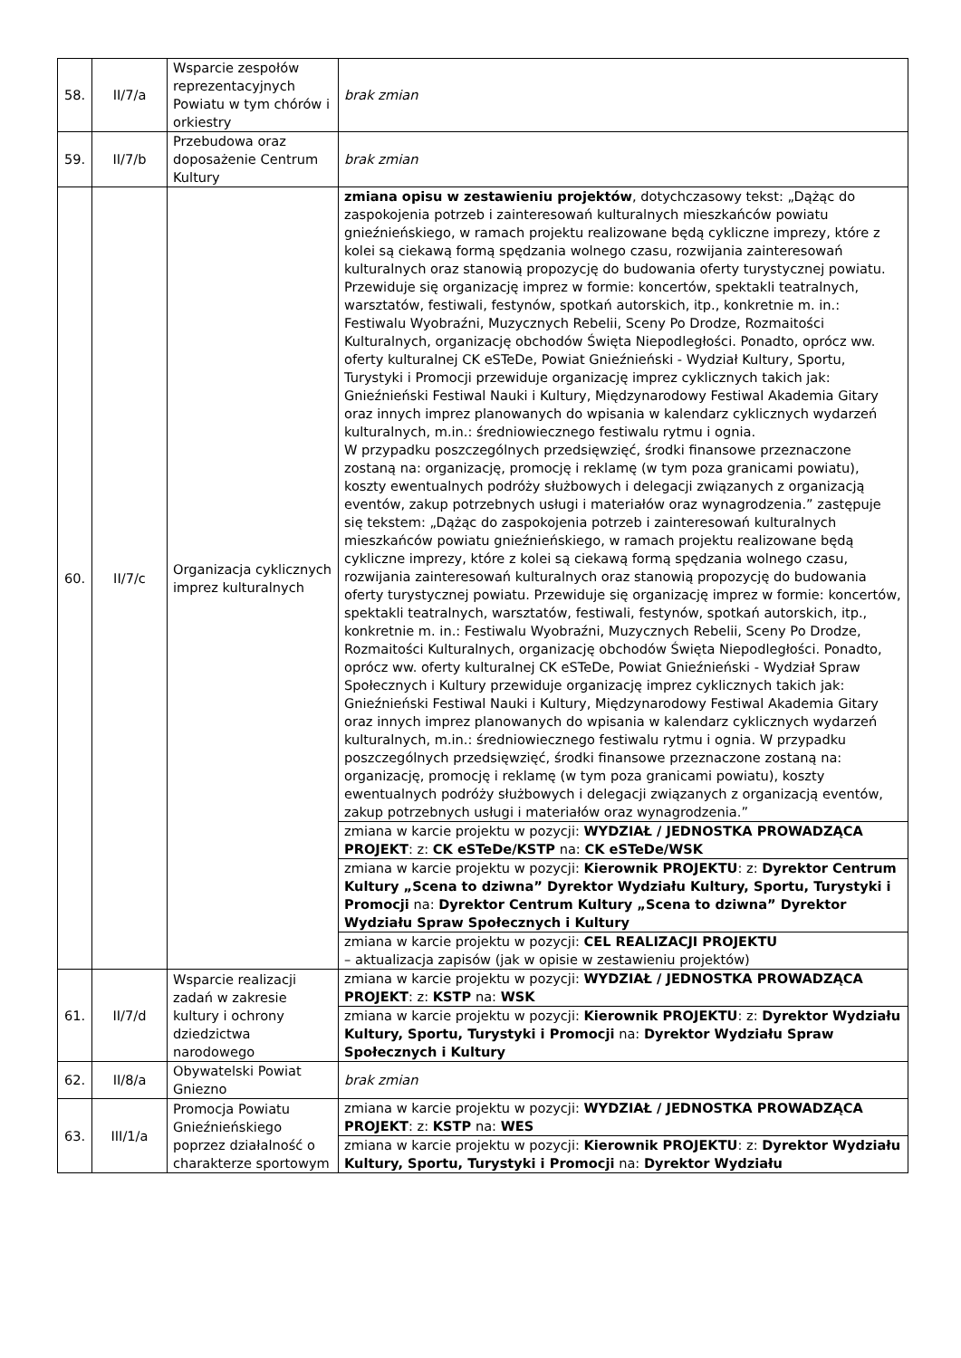| 58. | II/7/a | Wsparcie zespołów reprezentacyjnych Powiatu w tym chórów i orkiestry | brak zmian |
| 59. | II/7/b | Przebudowa oraz doposażenie Centrum Kultury | brak zmian |
| 60. | II/7/c | Organizacja cyklicznych imprez kulturalnych | zmiana opisu w zestawieniu projektów , dotychczasowy tekst: „Dążąc do zaspokojenia potrzeb i zainteresowań kulturalnych mieszkańców powiatu gnieźnieńskiego, w ramach projektu realizowane będą cykliczne imprezy, które z kolei są ciekawą formą spędzania wolnego czasu, rozwijania zainteresowań kulturalnych oraz stanowią propozycję do budowania oferty turystycznej powiatu. Przewiduje się organizację imprez w formie: koncertów, spektakli teatralnych, warsztatów, festiwali, festynów, spotkań autorskich, itp., konkretnie m. in.: Festiwalu Wyobraźni, Muzycznych Rebelii, Sceny Po Drodze, Rozmaitości Kulturalnych, organizację obchodów Święta Niepodległości. Ponadto, oprócz ww. oferty kulturalnej CK eSTeDe, Powiat Gnieźnieński - Wydział Kultury, Sportu, Turystyki i Promocji przewiduje organizację imprez cyklicznych takich jak: Gnieźnieński Festiwal Nauki i Kultury, Międzynarodowy Festiwal Akademia Gitary oraz innych imprez planowanych do wpisania w kalendarz cyklicznych wydarzeń kulturalnych, m.in.: średniowiecznego festiwalu rytmu i ognia. W przypadku poszczególnych przedsięwzięć, środki finansowe przeznaczone zostaną na: organizację, promocję i reklamę (w tym poza granicami powiatu), koszty ewentualnych podróży służbowych i delegacji związanych z organizacją eventów, zakup potrzebnych usługi i materiałów oraz wynagrodzenia.” zastępuje się tekstem: „Dążąc do zaspokojenia potrzeb i zainteresowań kulturalnych mieszkańców powiatu gnieźnieńskiego, w ramach projektu realizowane będą cykliczne imprezy, które z kolei są ciekawą formą spędzania wolnego czasu, rozwijania zainteresowań kulturalnych oraz stanowią propozycję do budowania oferty turystycznej powiatu. Przewiduje się organizację imprez w formie: koncertów, spektakli teatralnych, warsztatów, festiwali, festynów, spotkań autorskich, itp., konkretnie m. in.: Festiwalu Wyobraźni, Muzycznych Rebelii, Sceny Po Drodze, Rozmaitości Kulturalnych, organizację obchodów Święta Niepodległości. Ponadto, oprócz ww. oferty kulturalnej CK eSTeDe, Powiat Gnieźnieński - Wydział Spraw Społecznych i Kultury przewiduje organizację imprez cyklicznych takich jak: Gnieźnieński Festiwal Nauki i Kultury, Międzynarodowy Festiwal Akademia Gitary oraz innych imprez planowanych do wpisania w kalendarz cyklicznych wydarzeń kulturalnych, m.in.: średniowiecznego festiwalu rytmu i ognia. W przypadku poszczególnych przedsięwzięć, środki finansowe przeznaczone zostaną na: organizację, promocję i reklamę (w tym poza granicami powiatu), koszty ewentualnych podróży służbowych i delegacji związanych z organizacją eventów, zakup potrzebnych usługi i materiałów oraz wynagrodzenia.” |
| | | | zmiana w karcie projektu w pozycji: WYDZIAŁ / JEDNOSTKA PROWADZĄCA PROJEKT : z: CK eSTeDe/KSTP na: CK eSTeDe/WSK |
| | | | zmiana w karcie projektu w pozycji: Kierownik PROJEKTU : z: Dyrektor Centrum Kultury „Scena to dziwna” Dyrektor Wydziału Kultury, Sportu, Turystyki i Promocji na: Dyrektor Centrum Kultury „Scena to dziwna” Dyrektor Wydziału Spraw Społecznych i Kultury |
| | | | zmiana w karcie projektu w pozycji: CEL REALIZACJI PROJEKTU – aktualizacja zapisów (jak w opisie w zestawieniu projektów) |
| 61. | II/7/d | Wsparcie realizacji zadań w zakresie kultury i ochrony dziedzictwa narodowego | zmiana w karcie projektu w pozycji: WYDZIAŁ / JEDNOSTKA PROWADZĄCA PROJEKT : z: KSTP na: WSK |
| | | | zmiana w karcie projektu w pozycji: Kierownik PROJEKTU : z: Dyrektor Wydziału Kultury, Sportu, Turystyki i Promocji na: Dyrektor Wydziału Spraw Społecznych i Kultury |
| 62. | II/8/a | Obywatelski Powiat Gniezno | brak zmian |
| 63. | III/1/a | Promocja Powiatu Gnieźnieńskiego poprzez działalność o charakterze sportowym | zmiana w karcie projektu w pozycji: WYDZIAŁ / JEDNOSTKA PROWADZĄCA PROJEKT : z: KSTP na: WES |
| | | | zmiana w karcie projektu w pozycji: Kierownik PROJEKTU : z: Dyrektor Wydziału Kultury, Sportu, Turystyki i Promocji na: Dyrektor Wydziału |